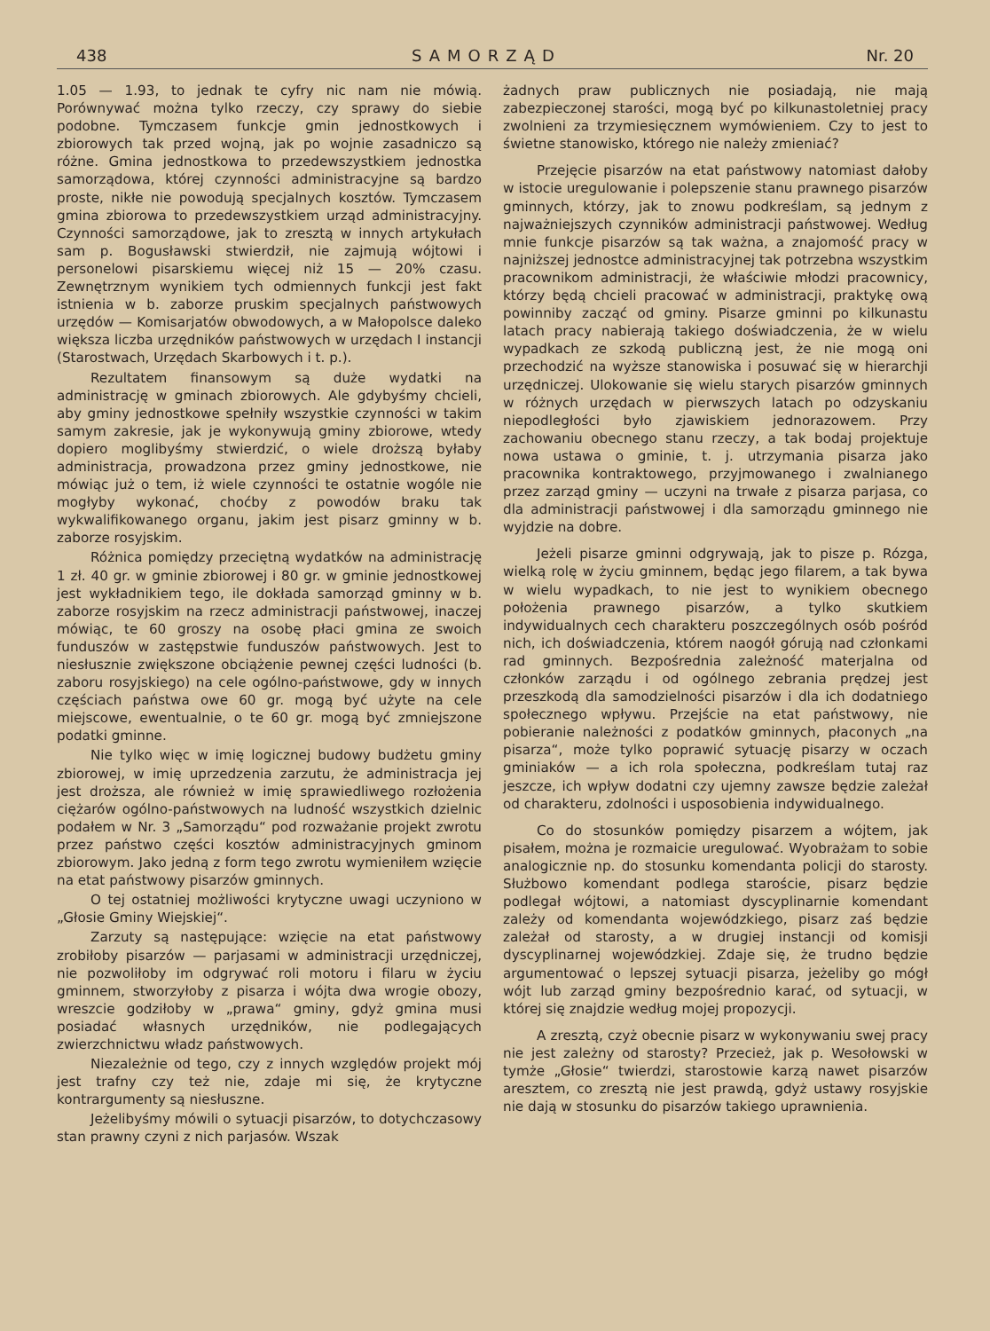438 SAMORZĄD Nr. 20
1.05 — 1.93, to jednak te cyfry nic nam nie mówią. Porównywać można tylko rzeczy, czy sprawy do siebie podobne. Tymczasem funkcje gmin jednostkowych i zbiorowych tak przed wojną, jak po wojnie zasadniczo są różne. Gmina jednostkowa to przedewszystkiem jednostka samorządowa, której czynności administracyjne są bardzo proste, nikłe nie powodują specjalnych kosztów. Tymczasem gmina zbiorowa to przedewszystkiem urząd administracyjny. Czynności samorządowe, jak to zresztą w innych artykułach sam p. Bogusławski stwierdził, nie zajmują wójtowi i personelowi pisarskiemu więcej niż 15 — 20% czasu. Zewnętrznym wynikiem tych odmiennych funkcji jest fakt istnienia w b. zaborze pruskim specjalnych państwowych urzędów — Komisarjatów obwodowych, a w Małopolsce daleko większa liczba urzędników państwowych w urzędach I instancji (Starostwach, Urzędach Skarbowych i t. p.).
Rezultatem finansowym są duże wydatki na administrację w gminach zbiorowych. Ale gdybyśmy chcieli, aby gminy jednostkowe spełniły wszystkie czynności w takim samym zakresie, jak je wykonywują gminy zbiorowe, wtedy dopiero moglibyśmy stwierdzić, o wiele droższą byłaby administracja, prowadzona przez gminy jednostkowe, nie mówiąc już o tem, iż wiele czynności te ostatnie wogóle nie mogłyby wykonać, choćby z powodów braku tak wykwalifikowanego organu, jakim jest pisarz gminny w b. zaborze rosyjskim.
Różnica pomiędzy przeciętną wydatków na administrację 1 zł. 40 gr. w gminie zbiorowej i 80 gr. w gminie jednostkowej jest wykładnikiem tego, ile dokłada samorząd gminny w b. zaborze rosyjskim na rzecz administracji państwowej, inaczej mówiąc, te 60 groszy na osobę płaci gmina ze swoich funduszów w zastępstwie funduszów państwowych. Jest to niesłusznie zwiększone obciążenie pewnej części ludności (b. zaboru rosyjskiego) na cele ogólno-państwowe, gdy w innych częściach państwa owe 60 gr. mogą być użyte na cele miejscowe, ewentualnie, o te 60 gr. mogą być zmniejszone podatki gminne.
Nie tylko więc w imię logicznej budowy budżetu gminy zbiorowej, w imię uprzedzenia zarzutu, że administracja jej jest droższa, ale również w imię sprawiedliwego rozłożenia ciężarów ogólno-państwowych na ludność wszystkich dzielnic podałem w Nr. 3 „Samorządu“ pod rozważanie projekt zwrotu przez państwo części kosztów administracyjnych gminom zbiorowym. Jako jedną z form tego zwrotu wymieniłem wzięcie na etat państwowy pisarzów gminnych.
O tej ostatniej możliwości krytyczne uwagi uczyniono w „Głosie Gminy Wiejskiej“.
Zarzuty są następujące: wzięcie na etat państwowy zrobiłoby pisarzów — parjasami w administracji urzędniczej, nie pozwoliłoby im odgrywać roli motoru i filaru w życiu gminnem, stworzyłoby z pisarza i wójta dwa wrogie obozy, wreszcie godziłoby w „prawa“ gminy, gdyż gmina musi posiadać własnych urzędników, nie podlegających zwierzchnictwu władz państwowych.
Niezależnie od tego, czy z innych względów projekt mój jest trafny czy też nie, zdaje mi się, że krytyczne kontrargumenty są niesłuszne.
Jeżelibyśmy mówili o sytuacji pisarzów, to dotychczasowy stan prawny czyni z nich parjasów. Wszak
żadnych praw publicznych nie posiadają, nie mają zabezpieczonej starości, mogą być po kilkunastoletniej pracy zwolnieni za trzymiesięcznem wymówieniem. Czy to jest to świetne stanowisko, którego nie należy zmieniać?
Przejęcie pisarzów na etat państwowy natomiast dałoby w istocie uregulowanie i polepszenie stanu prawnego pisarzów gminnych, którzy, jak to znowu podkreślam, są jednym z najważniejszych czynników administracji państwowej. Według mnie funkcje pisarzów są tak ważna, a znajomość pracy w najniższej jednostce administracyjnej tak potrzebna wszystkim pracownikom administracji, że właściwie młodzi pracownicy, którzy będą chcieli pracować w administracji, praktykę ową powinniby zacząć od gminy. Pisarze gminni po kilkunastu latach pracy nabierają takiego doświadczenia, że w wielu wypadkach ze szkodą publiczną jest, że nie mogą oni przechodzić na wyższe stanowiska i posuwać się w hierarchji urzędniczej. Ulokowanie się wielu starych pisarzów gminnych w różnych urzędach w pierwszych latach po odzyskaniu niepodległości było zjawiskiem jednorazowem. Przy zachowaniu obecnego stanu rzeczy, a tak bodaj projektuje nowa ustawa o gminie, t. j. utrzymania pisarza jako pracownika kontraktowego, przyjmowanego i zwalnianego przez zarząd gminy — uczyni na trwałe z pisarza parjasa, co dla administracji państwowej i dla samorządu gminnego nie wyjdzie na dobre.
Jeżeli pisarze gminni odgrywają, jak to pisze p. Rózga, wielką rolę w życiu gminnem, będąc jego filarem, a tak bywa w wielu wypadkach, to nie jest to wynikiem obecnego położenia prawnego pisarzów, a tylko skutkiem indywidualnych cech charakteru poszczególnych osób pośród nich, ich doświadczenia, którem naogół górują nad członkami rad gminnych. Bezpośrednia zależność materjalna od członków zarządu i od ogólnego zebrania prędzej jest przeszkodą dla samodzielności pisarzów i dla ich dodatniego społecznego wpływu. Przejście na etat państwowy, nie pobieranie należności z podatków gminnych, płaconych „na pisarza“, może tylko poprawić sytuację pisarzy w oczach gminiaków — a ich rola społeczna, podkreślam tutaj raz jeszcze, ich wpływ dodatni czy ujemny zawsze będzie zależał od charakteru, zdolności i usposobienia indywidualnego.
Co do stosunków pomiędzy pisarzem a wójtem, jak pisałem, można je rozmaicie uregulować. Wyobrażam to sobie analogicznie np. do stosunku komendanta policji do starosty. Służbowo komendant podlega staroście, pisarz będzie podlegał wójtowi, a natomiast dyscyplinarnie komendant zależy od komendanta wojewódzkiego, pisarz zaś będzie zależał od starosty, a w drugiej instancji od komisji dyscyplinarnej wojewódzkiej. Zdaje się, że trudno będzie argumentować o lepszej sytuacji pisarza, jeżeliby go mógł wójt lub zarząd gminy bezpośrednio karać, od sytuacji, w której się znajdzie według mojej propozycji.
A zresztą, czyż obecnie pisarz w wykonywaniu swej pracy nie jest zależny od starosty? Przecież, jak p. Wesołowski w tymże „Głosie“ twierdzi, starostowie karzą nawet pisarzów aresztem, co zresztą nie jest prawdą, gdyż ustawy rosyjskie nie dają w stosunku do pisarzów takiego uprawnienia.